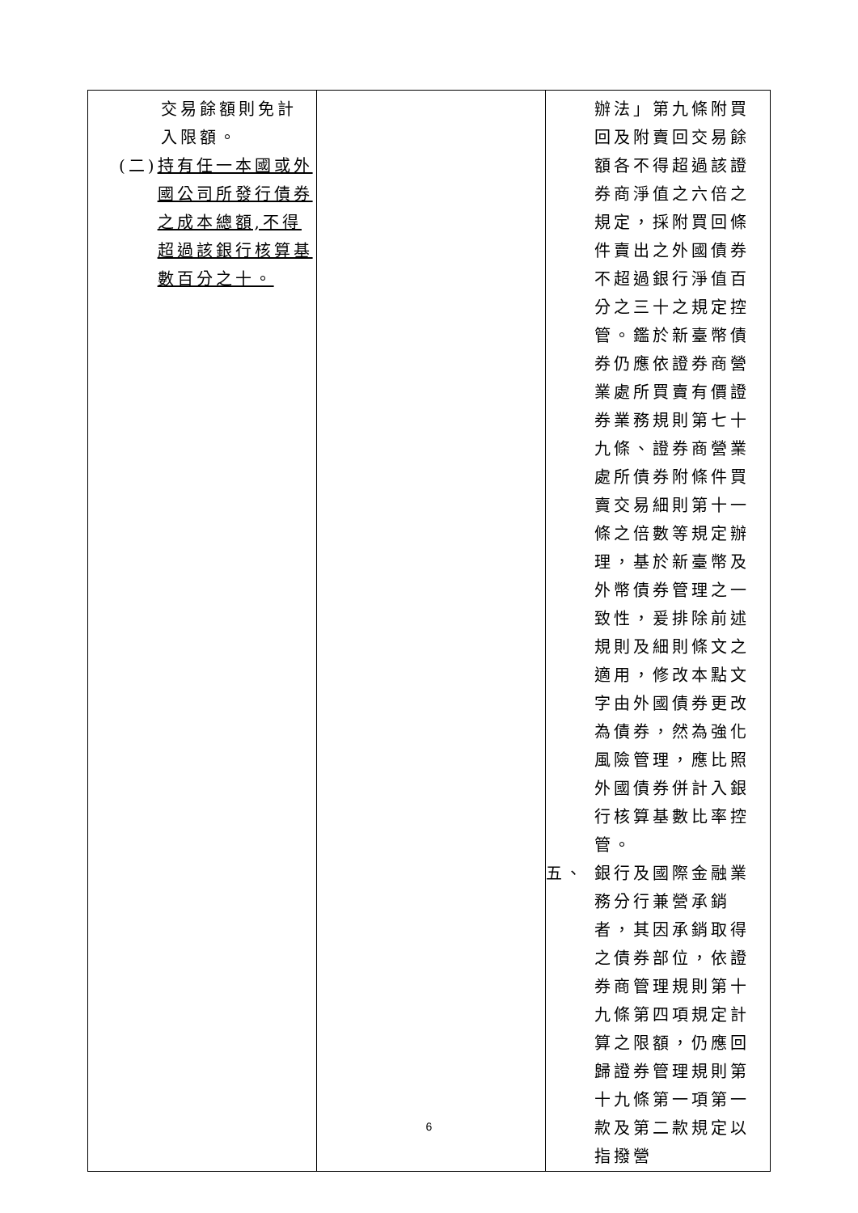| 交易餘額則免計入限額。 (二) 持有任一本國或外國公司所發行債券之成本總額,不得超過該銀行核算基數百分之十。 | | 辦法」第九條附買回及附賣回交易餘額各不得超過該證券商淨值之六倍之規定，採附買回條件賣出之外國債券不超過銀行淨值百分之三十之規定控管。鑑於新臺幣債券仍應依證券商營業處所買賣有價證券業務規則第七十九條、證券商營業處所債券附條件買賣交易細則第十一條之倍數等規定辦理，基於新臺幣及外幣債券管理之一致性，爰排除前述規則及細則條文之適用，修改本點文字由外國債券更改為債券，然為強化風險管理，應比照外國債券併計入銀行核算基數比率控管。 五、 銀行及國際金融業務分行兼營承銷者，其因承銷取得之債券部位，依證券商管理規則第十九條第四項規定計算之限額，仍應回歸證券管理規則第十九條第一項第一款及第二款規定以指撥營 |
6